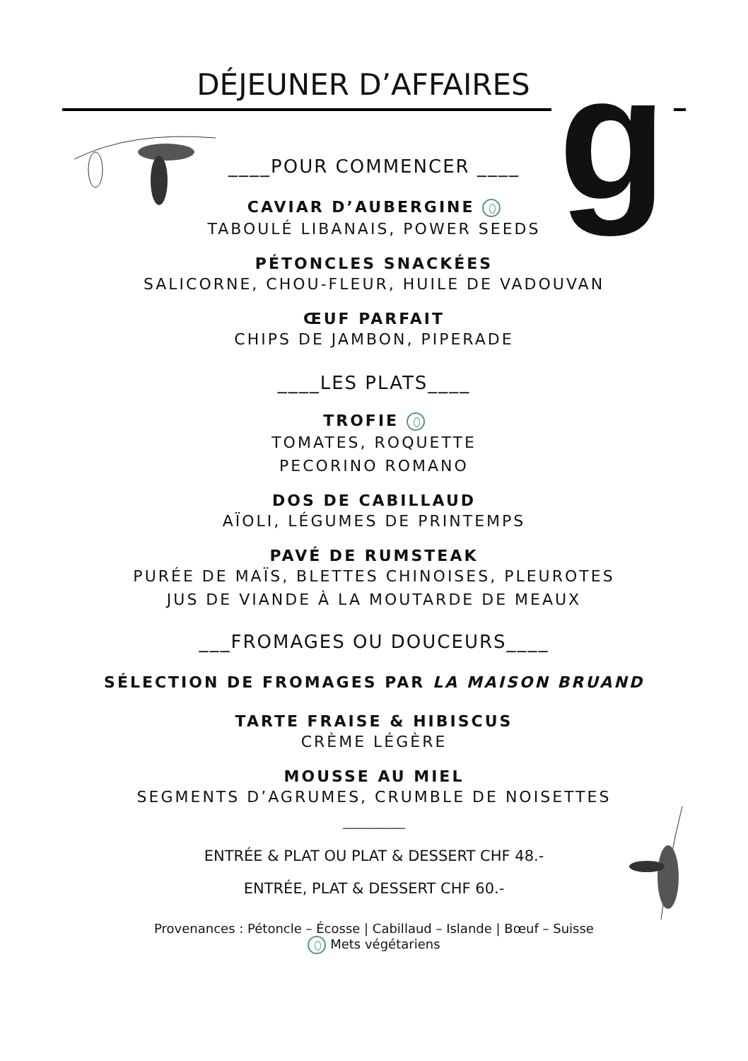DÉJEUNER D’AFFAIRES
g
____POUR COMMENCER ____
CAVIAR D’AUBERGINE
TABOULÉ LIBANAIS, POWER SEEDS
PÉTONCLES SNACKÉES
SALICORNE, CHOU-FLEUR, HUILE DE VADOUVAN
ŒUF PARFAIT
CHIPS DE JAMBON, PIPERADE
____LES PLATS____
TROFIE
TOMATES, ROQUETTE
PECORINO ROMANO
DOS DE CABILLAUD
AÏOLI, LÉGUMES DE PRINTEMPS
PAVÉ DE RUMSTEAK
PURÉE DE MAÏS, BLETTES CHINOISES, PLEUROTES
JUS DE VIANDE À LA MOUTARDE DE MEAUX
___FROMAGES OU DOUCEURS____
SÉLECTION DE FROMAGES PAR LA MAISON BRUAND
TARTE FRAISE & HIBISCUS
CRÈME LÉGÈRE
MOUSSE AU MIEL
SEGMENTS D’AGRUMES, CRUMBLE DE NOISETTES
___________
ENTRÉE & PLAT OU PLAT & DESSERT CHF 48.-
ENTRÉE, PLAT & DESSERT CHF 60.-
Provenances : Pétoncle – Écosse | Cabillaud – Islande | Bœuf – Suisse
Mets végétariens